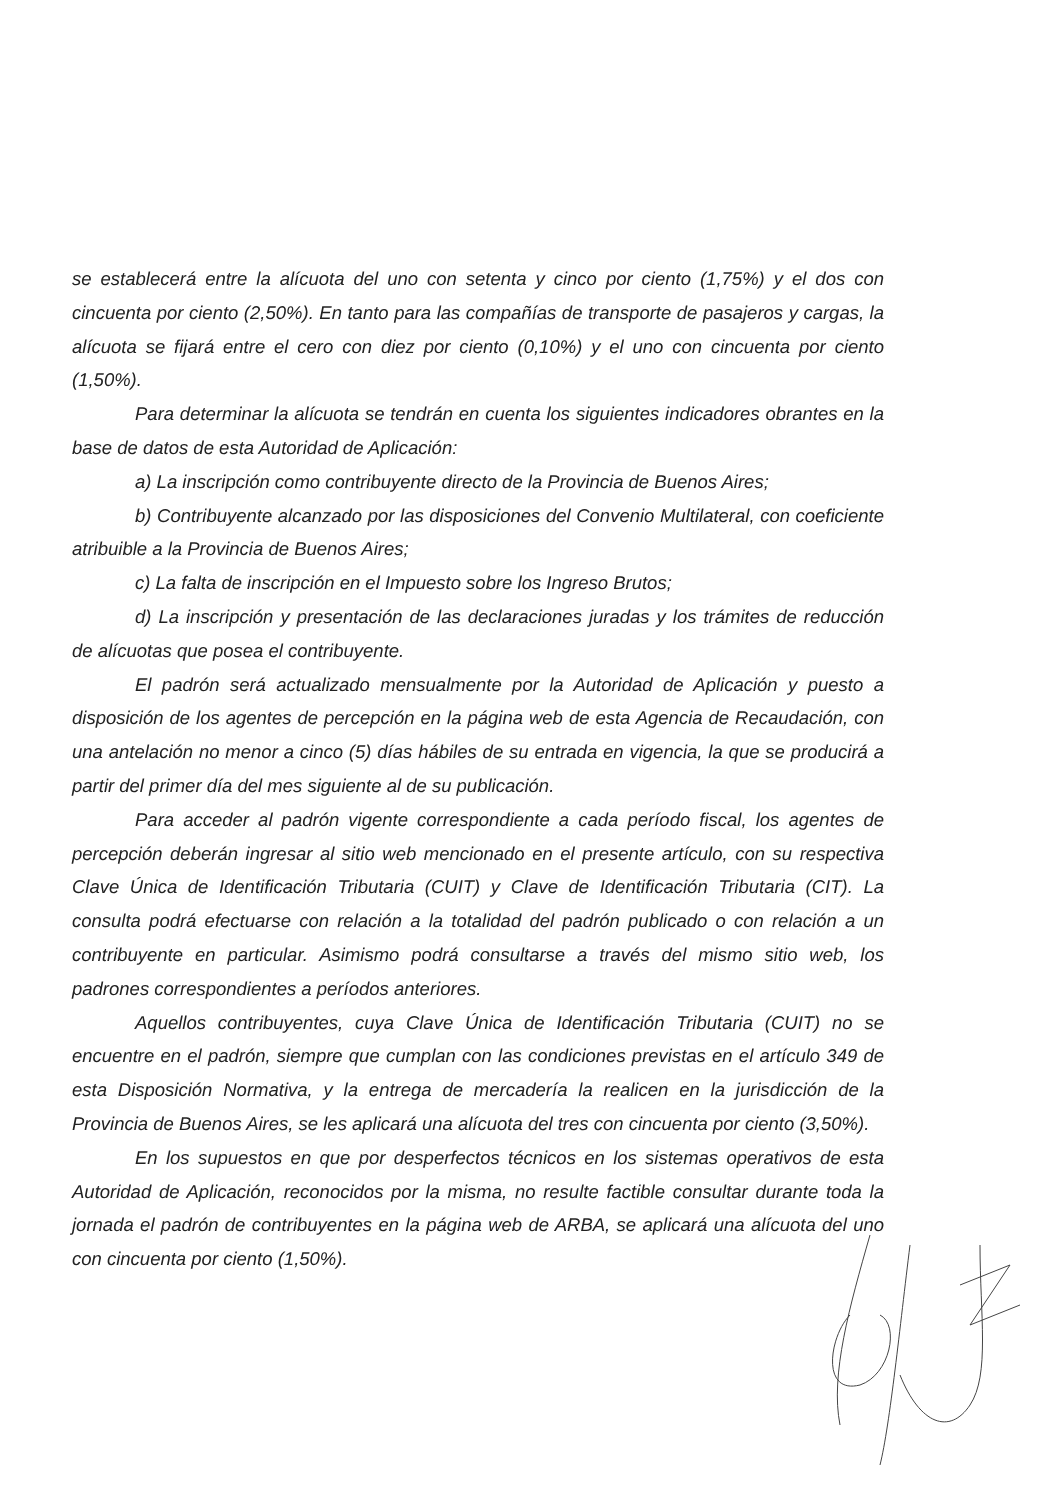se establecerá entre la alícuota del uno con setenta y cinco por ciento (1,75%) y el dos con cincuenta por ciento (2,50%). En tanto para las compañías de transporte de pasajeros y cargas, la alícuota se fijará entre el cero con diez por ciento (0,10%) y el uno con cincuenta por ciento (1,50%).
Para determinar la alícuota se tendrán en cuenta los siguientes indicadores obrantes en la base de datos de esta Autoridad de Aplicación:
a) La inscripción como contribuyente directo de la Provincia de Buenos Aires;
b) Contribuyente alcanzado por las disposiciones del Convenio Multilateral, con coeficiente atribuible a la Provincia de Buenos Aires;
c) La falta de inscripción en el Impuesto sobre los Ingreso Brutos;
d) La inscripción y presentación de las declaraciones juradas y los trámites de reducción de alícuotas que posea el contribuyente.
El padrón será actualizado mensualmente por la Autoridad de Aplicación y puesto a disposición de los agentes de percepción en la página web de esta Agencia de Recaudación, con una antelación no menor a cinco (5) días hábiles de su entrada en vigencia, la que se producirá a partir del primer día del mes siguiente al de su publicación.
Para acceder al padrón vigente correspondiente a cada período fiscal, los agentes de percepción deberán ingresar al sitio web mencionado en el presente artículo, con su respectiva Clave Única de Identificación Tributaria (CUIT) y Clave de Identificación Tributaria (CIT). La consulta podrá efectuarse con relación a la totalidad del padrón publicado o con relación a un contribuyente en particular. Asimismo podrá consultarse a través del mismo sitio web, los padrones correspondientes a períodos anteriores.
Aquellos contribuyentes, cuya Clave Única de Identificación Tributaria (CUIT) no se encuentre en el padrón, siempre que cumplan con las condiciones previstas en el artículo 349 de esta Disposición Normativa, y la entrega de mercadería la realicen en la jurisdicción de la Provincia de Buenos Aires, se les aplicará una alícuota del tres con cincuenta por ciento (3,50%).
En los supuestos en que por desperfectos técnicos en los sistemas operativos de esta Autoridad de Aplicación, reconocidos por la misma, no resulte factible consultar durante toda la jornada el padrón de contribuyentes en la página web de ARBA, se aplicará una alícuota del uno con cincuenta por ciento (1,50%).